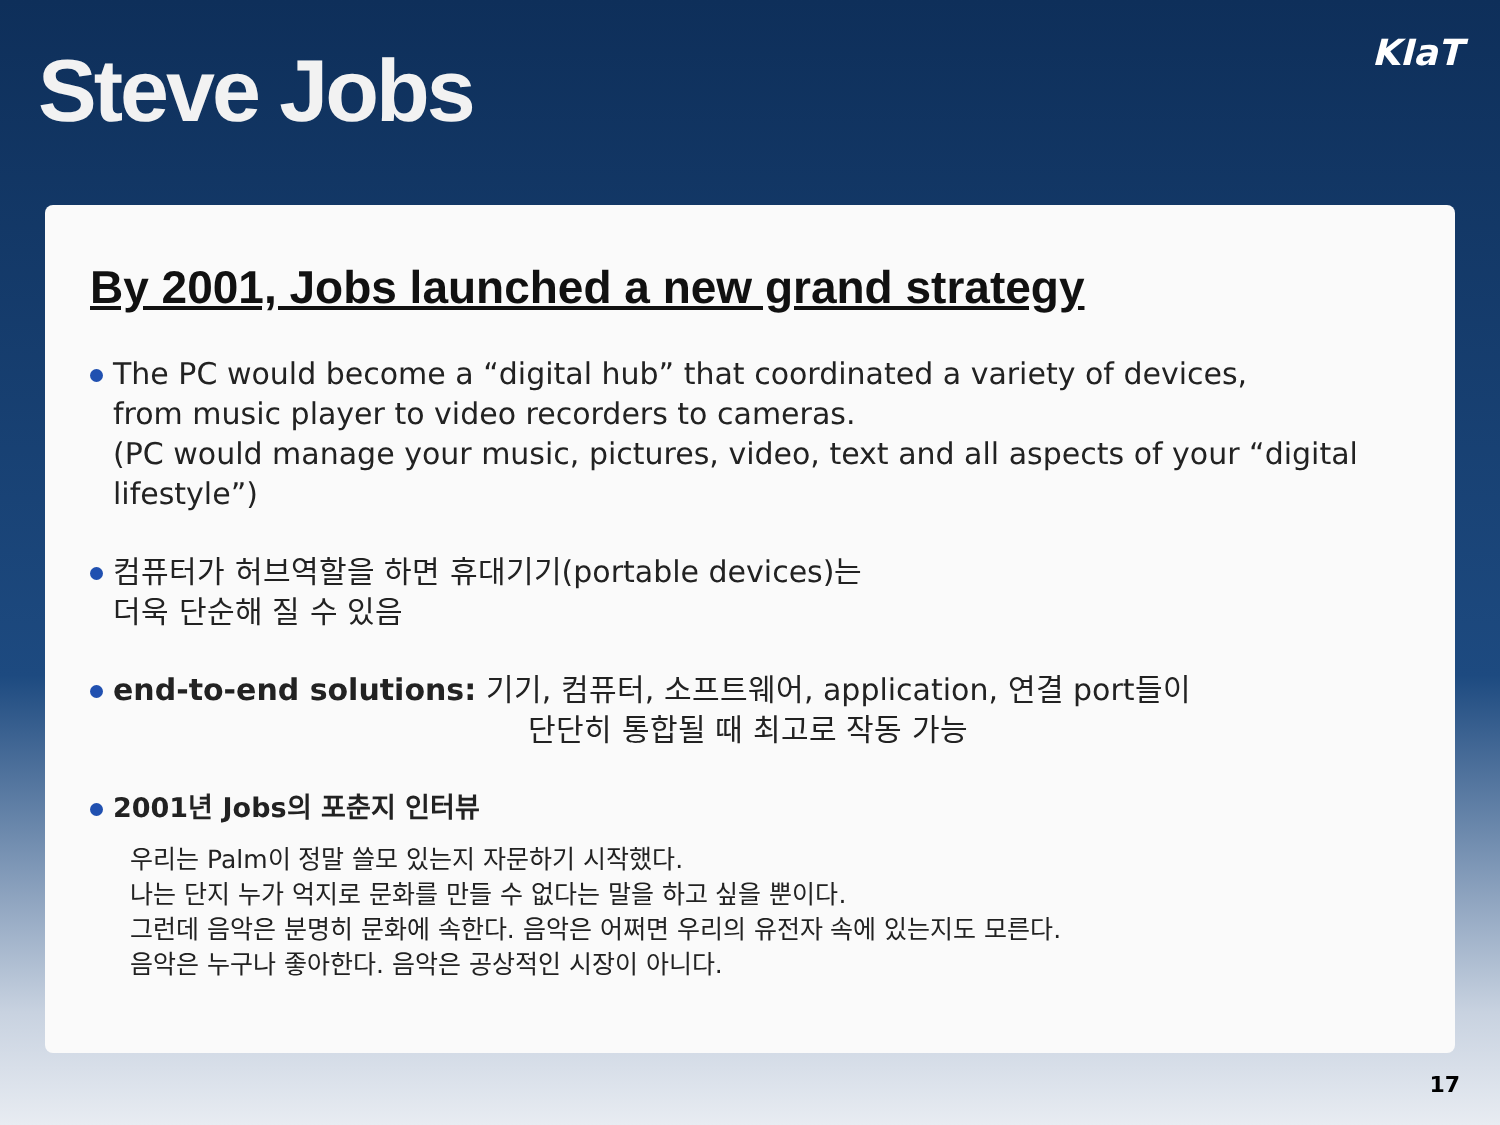Steve Jobs
KIaT
By 2001, Jobs launched a new grand strategy
The PC would become a “digital hub” that coordinated a variety of devices,
from music player to video recorders to cameras.
(PC would manage your music, pictures, video, text and all aspects of your “digital lifestyle”)
컴퓨터가 허브역할을 하면 휴대기기(portable devices)는
더욱 단순해 질 수 있음
end-to-end solutions: 기기, 컴퓨터, 소프트웨어, application, 연결 port들이
단단히 통합될 때 최고로 작동 가능
2001년 Jobs의 포춘지 인터뷰
우리는 Palm이 정말 쓸모 있는지 자문하기 시작했다.
나는 단지 누가 억지로 문화를 만들 수 없다는 말을 하고 싶을 뿐이다.
그런데 음악은 분명히 문화에 속한다. 음악은 어쩌면 우리의 유전자 속에 있는지도 모른다.
음악은 누구나 좋아한다. 음악은 공상적인 시장이 아니다.
17